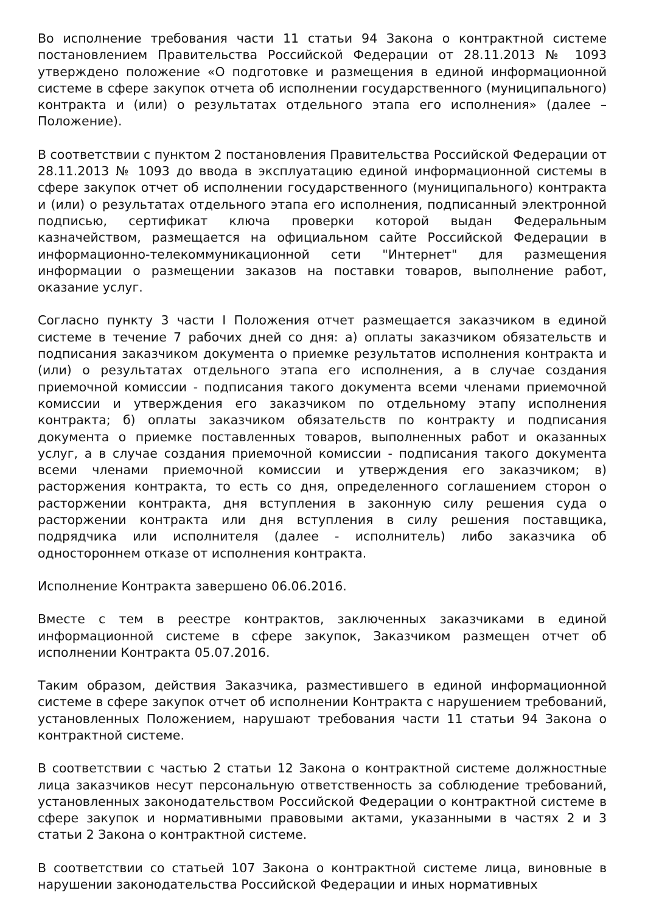Во исполнение требования части 11 статьи 94 Закона о контрактной системе постановлением Правительства Российской Федерации от 28.11.2013 № 1093 утверждено положение «О подготовке и размещения в единой информационной системе в сфере закупок отчета об исполнении государственного (муниципального) контракта и (или) о результатах отдельного этапа его исполнения» (далее – Положение).
В соответствии с пунктом 2 постановления Правительства Российской Федерации от 28.11.2013 № 1093 до ввода в эксплуатацию единой информационной системы в сфере закупок отчет об исполнении государственного (муниципального) контракта и (или) о результатах отдельного этапа его исполнения, подписанный электронной подписью, сертификат ключа проверки которой выдан Федеральным казначейством, размещается на официальном сайте Российской Федерации в информационно-телекоммуникационной сети "Интернет" для размещения информации о размещении заказов на поставки товаров, выполнение работ, оказание услуг.
Согласно пункту 3 части I Положения отчет размещается заказчиком в единой системе в течение 7 рабочих дней со дня: а) оплаты заказчиком обязательств и подписания заказчиком документа о приемке результатов исполнения контракта и (или) о результатах отдельного этапа его исполнения, а в случае создания приемочной комиссии - подписания такого документа всеми членами приемочной комиссии и утверждения его заказчиком по отдельному этапу исполнения контракта; б) оплаты заказчиком обязательств по контракту и подписания документа о приемке поставленных товаров, выполненных работ и оказанных услуг, а в случае создания приемочной комиссии - подписания такого документа всеми членами приемочной комиссии и утверждения его заказчиком; в) расторжения контракта, то есть со дня, определенного соглашением сторон о расторжении контракта, дня вступления в законную силу решения суда о расторжении контракта или дня вступления в силу решения поставщика, подрядчика или исполнителя (далее - исполнитель) либо заказчика об одностороннем отказе от исполнения контракта.
Исполнение Контракта завершено 06.06.2016.
Вместе с тем в реестре контрактов, заключенных заказчиками в единой информационной системе в сфере закупок, Заказчиком размещен отчет об исполнении Контракта 05.07.2016.
Таким образом, действия Заказчика, разместившего в единой информационной системе в сфере закупок отчет об исполнении Контракта с нарушением требований, установленных Положением, нарушают требования части 11 статьи 94 Закона о контрактной системе.
В соответствии с частью 2 статьи 12 Закона о контрактной системе должностные лица заказчиков несут персональную ответственность за соблюдение требований, установленных законодательством Российской Федерации о контрактной системе в сфере закупок и нормативными правовыми актами, указанными в частях 2 и 3 статьи 2 Закона о контрактной системе.
В соответствии со статьей 107 Закона о контрактной системе лица, виновные в нарушении законодательства Российской Федерации и иных нормативных